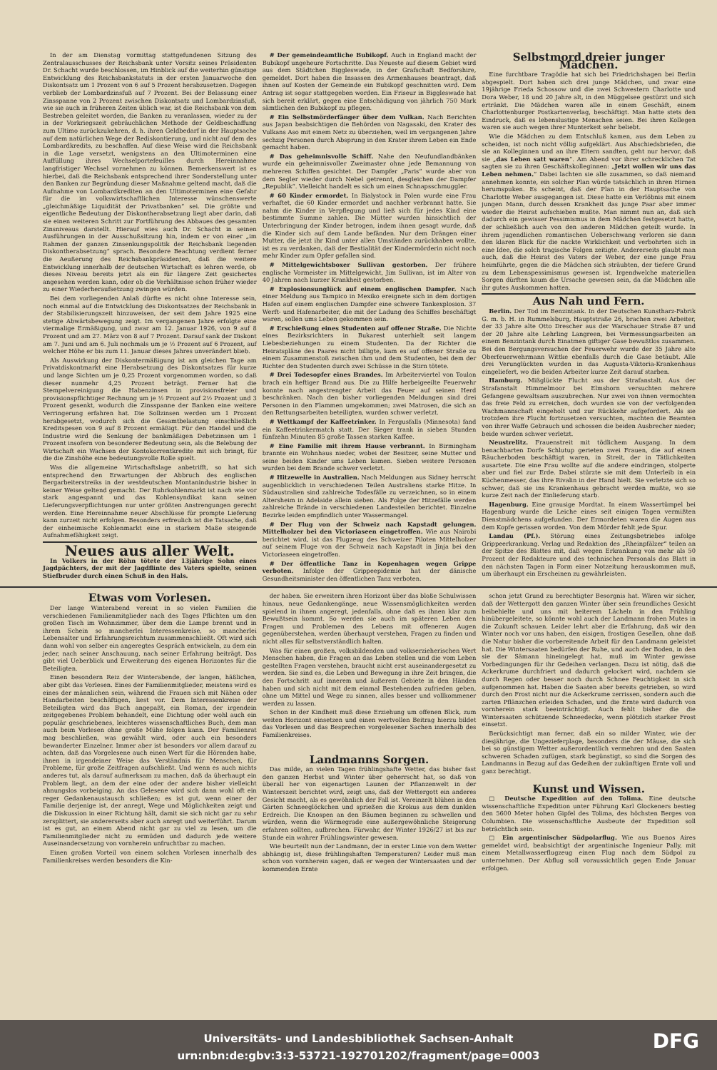In der am Dienstag vormittag stattgefundenen Sitzung des Zentralausschusses der Reichsbank unter Vorsitz seines Präsidenten Dr. Schacht wurde beschlossen, im Hinblick auf die weiterhin günstige Entwicklung des Reichsbankstatuts in der ersten Januarwoche den Diskontsatz um 1 Prozent von 6 auf 5 Prozent herabzusetzen. Dagegen verblieb der Lombardzinsfuß auf 7 Prozent. Bei der Belassung einer Zinsspanne von 2 Prozent zwischen Diskontsatz und Lombardzinsfuß, wie sie auch in früheren Zeiten üblich war, ist die Reichsbank von dem Bestreben geleitet worden, die Banken zu veranlassen, wieder zu der in der Vorkriegszeit gebräuchlichen Methode der Geldbeschaffung zum Ultimo zurückzukehren, d. h. ihren Geldbedarf in der Hauptsache auf dem natürlichen Wege der Rediskontierung, und nicht auf dem des Lombardkredits, zu beschaffen. Auf diese Weise wird die Reichsbank in die Lage versetzt, wenigstens an den Ultimoterminen eine Auffüllung ihres Wechselportefeuilles durch Hereinnahme langfristiger Wechsel vornehmen zu können. Bemerkenswert ist es hierbei, daß die Reichsbank entsprechend ihrer Sonderstellung unter den Banken zur Begründung dieser Maßnahme geltend macht, daß die Aufnahme von Lombardkrediten an den Ultimoterminen eine Gefahr für die im volkswirtschaftlichen Interesse wünschenswerte „gleichmäßige Liquidität der Privatbanken“ sei. Die größte und eigentliche Bedeutung der Diskontherabsetzung liegt aber darin, daß sie einen weiteren Schritt zur Fortführung des Abbaues des gesamten Zinsniveaus darstellt. Hierauf wies auch Dr. Schacht in seinen Ausführungen in der Ausschußsitzung hin, indem er von einer „im Rahmen der ganzen Zinsenkungspolitik der Reichsbank liegenden Diskontherabsetzung“ sprach. Besondere Beachtung verdient ferner die Aeußerung des Reichsbankpräsidenten, daß die weitere Entwicklung innerhalb der deutschen Wirtschaft es lehren werde, ob dieses Niveau bereits jetzt als ein für längere Zeit gesichertes angesehen werden kann, oder ob die Verhältnisse schon früher wieder zu einer Wiederheraufsetzung zwingen würden.
Bei dem vorliegenden Anlaß dürfte es nicht ohne Interesse sein, noch einmal auf die Entwicklung des Diskontsatzes der Reichsbank in der Stabilisierungszeit hinzuweisen, der seit dem Jahre 1925 eine stetige Abwärtsbewegung zeigt. Im vergangenen Jahre erfolgte eine viermalige Ermäßigung, und zwar am 12. Januar 1926, von 9 auf 8 Prozent und am 27. März von 8 auf 7 Prozent. Darauf sank der Diskont am 7. Juni und am 6. Juli nochmals um je ½ Prozent auf 6 Prozent, auf welcher Höhe er bis zum 11. Januar dieses Jahres unverändert blieb.
Als Auswirkung der Diskontermäßigung ist am gleichen Tage am Privatdiskontmarkt eine Herabsetzung des Diskontsatzes für kurze und lange Sichten um je 0,25 Prozent vorgenommen worden, so daß dieser nunmehr 4,25 Prozent beträgt. Ferner hat die Stempelvereinigung die Habenzinsen in provisionsfreier und provisionspflichtiger Rechnung um je ½ Prozent auf 2½ Prozent und 3 Prozent gesenkt, wodurch die Zinsspanne der Banken eine weitere Verringerung erfahren hat. Die Sollzinsen werden um 1 Prozent herabgesetzt, wodurch sich die Gesamtbelastung einschließlich Kreditspesen von 9 auf 8 Prozent ermäßigt. Für den Handel und die Industrie wird die Senkung der bankmäßigen Debetzinsen um 1 Prozent insofern von besonderer Bedeutung sein, als die Belebung der Wirtschaft ein Wachsen der Kontokorrentkredite mit sich bringt, für die die Zinshöhe eine bedeutungsvolle Rolle spielt.
Was die allgemeine Wirtschaftslage anbetrifft, so hat sich entsprechend den Erwartungen der Abbruch des englischen Bergarbeiterstreiks in der westdeutschen Montanindustrie bisher in keiner Weise geltend gemacht. Der Ruhrkohlenmarkt ist nach wie vor stark angespannt und das Kohlensyndikat kann seinen Lieferungsverpflichtungen nur unter größten Anstrengungen gerecht werden. Eine Hereinnahme neuer Abschlüsse für prompte Lieferung kann zurzeit nicht erfolgen. Besonders erfreulich ist die Tatsache, daß der einheimische Kohlenmarkt eine in starkem Maße steigende Aufnahmefähigkeit zeigt.
Neues aus aller Welt.
In Volkers in der Röhn tötete der 13jährige Sohn eines Jagdpächters, der mit der Jagdflinte des Vaters spielte, seinen Stiefbruder durch einen Schuß in den Hals.
# Der gemeindeamtliche Bubikopf. Auch in England macht der Bubikopf ungeheure Fortschritte. Das Neueste auf diesem Gebiet wird aus dem Städtchen Biggleswade, in der Grafschaft Bedforshire, gemeldet. Dort haben die Insassen des Armenhauses beantragt, daß ihnen auf Kosten der Gemeinde ein Bubikopf geschnitten wird. Dem Antrag ist sogar stattgegeben worden. Ein Friseur in Biggleswade hat sich bereit erklärt, gegen eine Entschädigung von jährlich 750 Mark sämtlichen den Bubikopf zu pflegen.
# Ein Selbstmörderfänger über dem Vulkan. Nach Berichten aus Japan beabsichtigen die Behörden von Nagasaki, den Krater des Vulkans Aso mit einem Netz zu überziehen, weil im vergangenen Jahre sechzig Personen durch Absprung in den Krater ihrem Leben ein Ende gemacht haben.
# Das geheimnisvolle Schiff. Nahe den Neufundlandbänken wurde ein geheimnisvoller Zweimaster ohne jede Bemannung von mehreren Schiffen gesichtet. Der Dampfer „Paris“ wurde aber von dem Segler wieder durch Nebel getrennt, desgleichen der Dampfer „Republik“. Vielleicht handelt es sich um einen Schnapsschmuggler.
# 60 Kinder ermordet. In Bialystock in Polen wurde eine Frau verhaftet, die 60 Kinder ermordet und nachher verbrannt hatte. Sie nahm die Kinder in Verpflegung und ließ sich für jedes Kind eine bestimmte Summe zahlen. Die Mütter wurden hinsichtlich der Unterbringung der Kinder betrogen, indem ihnen gesagt wurde, daß die Kinder sich auf dem Lande befänden. Nur dem Drängen einer Mutter, die jetzt ihr Kind unter allen Umständen zurückhaben wollte, ist es zu verdanken, daß der Bestialität der Kindermörderin nicht noch mehr Kinder zum Opfer gefallen sind.
# Mittelgewichtsboxer Sullivan gestorben. Der frühere englische Vormeister im Mittelgewicht, Jim Sullivan, ist im Alter von 40 Jahren nach kurzer Krankheit gestorben.
# Explosionsunglück auf einem englischen Dampfer. Nach einer Meldung aus Tampico in Mexiko ereignete sich in dem dortigen Hafen auf einem englischen Dampfer eine schwere Tankexplosion. 37 Werft- und Hafenarbeiter, die mit der Ladung des Schiffes beschäftigt waren, sollen ums Leben gekommen sein.
# Erschießung eines Studenten auf offener Straße. Die Nichte eines Bezirksrichters in Bukarest unterhielt seit langem Liebesbeziehungen zu einem Studenten. Da der Richter die Heiratspläne des Paares nicht billigte, kam es auf offener Straße zu einem Zusammenstoß zwischen ihm und dem Studenten, bei dem der Richter den Studenten durch zwei Schüsse in die Stirn tötete.
# Drei Todesopfer eines Brandes. Im Arbeiterviertel von Toulon brach ein heftiger Brand aus. Die zu Hilfe herbeigeeilte Feuerwehr konnte nach angestrengter Arbeit das Feuer auf seinen Herd beschränken. Nach den bisher vorliegenden Meldungen sind drei Personen in den Flammen umgekommen; zwei Matrosen, die sich an den Rettungsarbeiten beteiligten, wurden schwer verletzt.
# Wettkampf der Kaffeetrinker. In Fergusfalls (Minnesota) fand ein Kaffeetrinkermatch statt. Der Sieger trank in sieben Stunden fünfzehn Minuten 85 große Tassen starken Kaffee.
# Eine Familie mit ihrem Hause verbrannt. In Birmingham brannte ein Wohnhaus nieder, wobei der Besitzer, seine Mutter und seine beiden Kinder ums Leben kamen. Sieben weitere Personen wurden bei dem Brande schwer verletzt.
# Hitzewelle in Australien. Nach Meldungen aus Sidney herrscht augenblicklich in verschiedenen Teilen Australiens starke Hitze. In Südaustralien sind zahlreiche Todesfälle zu verzeichnen, so in einem Altersheim in Adelaide allein sieben. Als Folge der Hitzefälle werden zahlreiche Brände in verschiedenen Landesteilen berichtet. Einzelne Bezirke leiden empfindlich unter Wassermangel.
# Der Flug von der Schweiz nach Kapstadt gelungen. Mittelholzer bei den Victoriaseen eingetroffen. Wie aus Nairobi berichtet wird, ist das Flugzeug des Schweizer Piloten Mittelholzer auf seinem Fluge von der Schweiz nach Kapstadt in Jinja bei den Victoriaseen eingetroffen.
# Der öffentliche Tanz in Kopenhagen wegen Grippe verboten. Infolge der Grippeepidemie hat der dänische Gesundheitsminister den öffentlichen Tanz verboten.
Selbstmord dreier junger Mädchen.
Eine furchtbare Tragödie hat sich bei Friedrichshagen bei Berlin abgespielt. Dort haben sich drei junge Mädchen, und zwar eine 19jährige Frieda Schossow und die zwei Schwestern Charlotte und Dora Weber, 18 und 20 Jahre alt, in den Müggelsee gestürzt und sich ertränkt. Die Mädchen waren alle in einem Geschäft, einem Charlottenburger Postkartenverlag, beschäftigt. Man hatte stets den Eindruck, daß es lebenslustige Menschen seien. Bei ihren Kollegen waren sie auch wegen ihrer Munterkeit sehr beliebt.
Wie die Mädchen zu dem Entschluß kamen, aus dem Leben zu scheiden, ist noch nicht völlig aufgeklärt. Aus Abschiedsbriefen, die sie an Kolleginnen und an ihre Eltern sandten, geht nur hervor, daß sie „das Leben satt waren“. Am Abend vor ihrer schrecklichen Tat sagten sie zu ihren Geschäftskolleginnen: „Jetzt wollen wir uns das Leben nehmen.“ Dabei lachten sie alle zusammen, so daß niemand annehmen konnte, ein solcher Plan würde tatsächlich in ihren Hirnen herumspuken. Es scheint, daß der Plan in der Hauptsache von Charlotte Weber ausgegangen ist. Diese hatte ein Verlöbnis mit einem jungen Mann, durch dessen Krankheit das junge Paar aber immer wieder die Heirat aufschieben mußte. Man nimmt nun an, daß sich dadurch ein gewisser Pessimismus in dem Mädchen festgesetzt hatte, der schließlich auch von den anderen Mädchen geteilt wurde. In ihrem jugendlichen romantischen Ueberschwang verloren sie dann den klaren Blick für die nackte Wirklichkeit und verbohrten sich in eine Idee, die solch tragische Folgen zeitigte. Andererseits glaubt man auch, daß die Heirat des Vaters der Weber, der eine junge Frau heimführte, gegen die die Mädchen sich sträubten, der tiefere Grund zu dem Lebenspessimismus gewesen ist. Irgendwelche materiellen Sorgen dürften kaum die Ursache gewesen sein, da die Mädchen alle ihr gutes Auskommen hatten.
Aus Nah und Fern.
Berlin. Der Tod im Benzintank. In der Deutschen Kunstharz-Fabrik G. m. b. H. in Rummelsburg, Hauptstraße 26, brachen zwei Arbeiter, der 33 Jahre alte Otto Drescher aus der Warschauer Straße 87 und der 20 Jahre alte Lehrling Langreen, bei Vermessungsarbeiten an einem Benzintank durch Einatmen giftiger Gase bewußtlos zusammen. Bei den Bergungsversuchen der Feuerwehr wurde der 35 Jahre alte Oberfeuerwehrmann Wittke ebenfalls durch die Gase betäubt. Alle drei Verunglückten wurden in das Augusta-Viktoria-Krankenhaus eingeliefert, wo die beiden Arbeiter kurze Zeit darauf starben.
Hamburg. Mißglückte Flucht aus der Strafanstalt. Aus der Strafanstalt Himmelmoor bei Elmshorn versuchten mehrere Gefangene gewaltsam auszubrechen. Nur zwei von ihnen vermochten das freie Feld zu erreichen, doch wurden sie von der verfolgenden Wachmannschaft eingeholt und zur Rückkehr aufgefordert. Als sie trotzdem ihre Flucht fortzusetzen versuchten, machten die Beamten von ihrer Waffe Gebrauch und schossen die beiden Ausbrecher nieder; beide wurden schwer verletzt.
Neustrelitz. Frauenstreit mit tödlichem Ausgang. In dem benachbarten Dorfe Schlutup gerieten zwei Frauen, die auf einem Räucherboden beschäftigt waren, in Streit, der in Tätlichkeiten ausartete. Die eine Frau wollte auf die andere eindringen, stolperte aber und fiel zur Erde. Dabei stürzte sie mit dem Unterleib in ein Küchenmesser, das ihre Rivalin in der Hand hielt. Sie verletzte sich so schwer, daß sie ins Krankenhaus gebracht werden mußte, wo sie kurze Zeit nach der Einlieferung starb.
Hagenburg. Eine grausige Mordtat. In einem Wassertümpel bei Hagenburg wurde die Leiche eines seit einigen Tagen vermißten Dienstmädchens aufgefunden. Der Ermordeten waren die Augen aus dem Kopfe gerissen worden. Von dem Mörder fehlt jede Spur.
Landau (Pf.). Störung eines Zeitungsbetriebes infolge Grippeerkrankung. Verlag und Redaktion des „Rheinpfälzer“ teilen an der Spitze des Blattes mit, daß wegen Erkrankung von mehr als 50 Prozent der Redakteure und des technischen Personals das Blatt in den nächsten Tagen in Form einer Notzeitung herauskommen muß, um überhaupt ein Erscheinen zu gewährleisten.
Etwas vom Vorlesen.
Der lange Winterabend vereint in so vielen Familien die verschiedenen Familienmitglieder nach des Tages Pflichten um den großen Tisch im Wohnzimmer, über dem die Lampe brennt und in ihrem Schein so mancherlei Interessenkreise, so mancherlei Lebensalter und Erfahrungsreichtum zusammenschließt. Oft wird sich dann wohl von selber ein angeregtes Gespräch entwickeln, zu dem ein jeder, nach seiner Anschauung, nach seiner Erfahrung beiträgt. Das gibt viel Ueberblick und Erweiterung des eigenen Horizontes für die Beteiligten.
Einen besondern Reiz der Winterabende, der langen, häßlichen, aber gibt das Vorlesen. Eines der Familienmitglieder, meistens wird es eines der männlichen sein, während die Frauen sich mit Nähen oder Handarbeiten beschäftigen, liest vor. Dem Interessenkreise der Beteiligten wird das Buch angepaßt, ein Roman, der irgendein zeitgegebenes Problem behandelt, eine Dichtung oder wohl auch ein populär geschriebenes, leichteres wissenschaftliches Buch, dem man auch beim Vorlesen ohne große Mühe folgen kann. Der Familienrat mag beschließen, was gewählt wird, oder auch ein besonders bewanderter Einzelner. Immer aber ist besonders vor allem darauf zu achten, daß das Vorgelesene auch einen Wert für die Hörenden habe, ihnen in irgendeiner Weise das Verständnis für Menschen, für Probleme, für große Zeitfragen aufschließt. Und wenn es auch nichts anderes tut, als darauf aufmerksam zu machen, daß da überhaupt ein Problem liegt, an dem der eine oder der andere bisher vielleicht ahnungslos vorbeiging. An das Gelesene wird sich dann wohl oft ein reger Gedankenaustausch schließen; es ist gut, wenn einer der Familie derjenige ist, der anregt, Wege und Möglichkeiten zeigt und die Diskussion in einer Richtung hält, damit sie sich nicht gar zu sehr zersplittert, sie andererseits aber auch anregt und weiterführt. Darum ist es gut, an einem Abend nicht gar zu viel zu lesen, um die Familienmitglieder nicht zu ermüden und dadurch jede weitere Auseinandersetzung von vornherein unfruchtbar zu machen.
Einen großen Vorteil von einem solchen Vorlesen innerhalb des Familienkreises werden besonders die Kin-
der haben. Sie erweitern ihren Horizont über das bloße Schulwissen hinaus, neue Gedankengänge, neue Wissensmöglichkeiten werden spielend in ihnen angeregt, jedenfalls, ohne daß es ihnen klar zum Bewußtsein kommt. So werden sie auch im späteren Leben den Fragen und Problemen des Lebens mit offeneren Augen gegenüberstehen, werden überhaupt verstehen, Fragen zu finden und nicht alles für selbstverständlich halten.
Was für einen großen, volksbildenden und volkserzieherischen Wert Menschen haben, die Fragen an das Leben stellen und die vom Leben gestellten Fragen verstehen, braucht nicht erst auseinandergesetzt zu werden. Sie sind es, die Leben und Bewegung in ihre Zeit bringen, die den Fortschritt auf innerem und äußerem Gebiete in den Händen haben und sich nicht mit dem einmal Bestehenden zufrieden geben, ohne um Mittel und Wege zu sinnen, alles besser und vollkommener werden zu lassen.
Schon in der Kindheit muß diese Erziehung um offenen Blick, zum weiten Horizont einsetzen und einen wertvollen Beitrag hierzu bildet das Vorlesen und das Besprechen vorgelesener Sachen innerhalb des Familienkreises.
Landmanns Sorgen.
Das milde, an vielen Tagen frühlingshafte Wetter, das bisher fast den ganzen Herbst und Winter über geherrscht hat, so daß von überall her von eigenartigen Launen der Pflanzenwelt in der Winterszeit berichtet wird, zeigt uns, daß der Wettergott ein anderes Gesicht macht, als es gewöhnlich der Fall ist. Vereinzelt blühen in den Gärten Schneeglöckchen und sprießen die Krokus aus dem dunklen Erdreich. Die Knospen an den Bäumen beginnen zu schwellen und würden, wenn die Wärmegrade eine außergewöhnliche Steigerung erfahren sollten, aufbrechen. Fürwahr, der Winter 1926/27 ist bis zur Stunde ein wahrer Frühlingswinter gewesen.
Wie beurteilt nun der Landmann, der in erster Linie von dem Wetter abhängig ist, diese frühlingshaften Temperaturen? Leider muß man schon von vornherein sagen, daß er wegen der Wintersaaten und der kommenden Ernte
schon jetzt Grund zu berechtigter Besorgnis hat. Wären wir sicher, daß der Wettergott den ganzen Winter über sein freundliches Gesicht beibehielte und uns mit heiterem Lächeln in den Frühling hinübergeleitete, so könnte wohl auch der Landmann frohen Mutes in die Zukunft schauen. Leider lehrt aber die Erfahrung, daß wir den Winter noch vor uns haben, den eisigen, frostigen Gesellen, ohne daß die Natur bisher die vorbereitende Arbeit für den Landmann geleistet hat. Die Wintersaaten bedürfen der Ruhe, und auch der Boden, in den sie der Sämann hineingelegt hat, muß im Winter gewisse Vorbedingungen für ihr Gedeihen verlangen. Dazu ist nötig, daß die Ackerkrume durchfriert und dadurch gelockert wird, nachdem sie durch Regen oder besser noch durch Schnee Feuchtigkeit in sich aufgenommen hat. Haben die Saaten aber bereits getrieben, so wird durch den Frost nicht nur die Ackerkrume zerrissen, sondern auch die zarten Pflänzchen erleiden Schaden, und die Ernte wird dadurch von vornherein stark beeinträchtigt. Auch fehlt bisher die die Wintersaaten schützende Schneedecke, wenn plötzlich starker Frost einsetzt.
Berücksichtigt man ferner, daß ein so milder Winter, wie der diesjährige, die Ungezieferplage, besonders die der Mäuse, die sich bei so günstigem Wetter außerordentlich vermehren und den Saaten schweren Schaden zufügen, stark begünstigt, so sind die Sorgen des Landmanns in Bezug auf das Gedeihen der zukünftigen Ernte voll und ganz berechtigt.
Kunst und Wissen.
□ Deutsche Expedition auf den Tolima. Eine deutsche wissenschaftliche Expedition unter Führung Karl Glockeners bestieg den 5600 Meter hohen Gipfel des Tolima, des höchsten Berges von Columbien. Die wissenschaftliche Ausbeute der Expedition soll beträchtlich sein.
□ Ein argentinischer Südpolarflug. Wie aus Buenos Aires gemeldet wird, beabsichtigt der argentinische Ingenieur Pally, mit einem Metallwasserflugzeug einen Flug nach dem Südpol zu unternehmen. Der Abflug soll voraussichtlich gegen Ende Januar erfolgen.
Universitäts- und Landesbibliothek Sachsen-Anhalt
urn:nbn:de:gbv:3:3-53721-192701202/fragment/page=0003
DFG